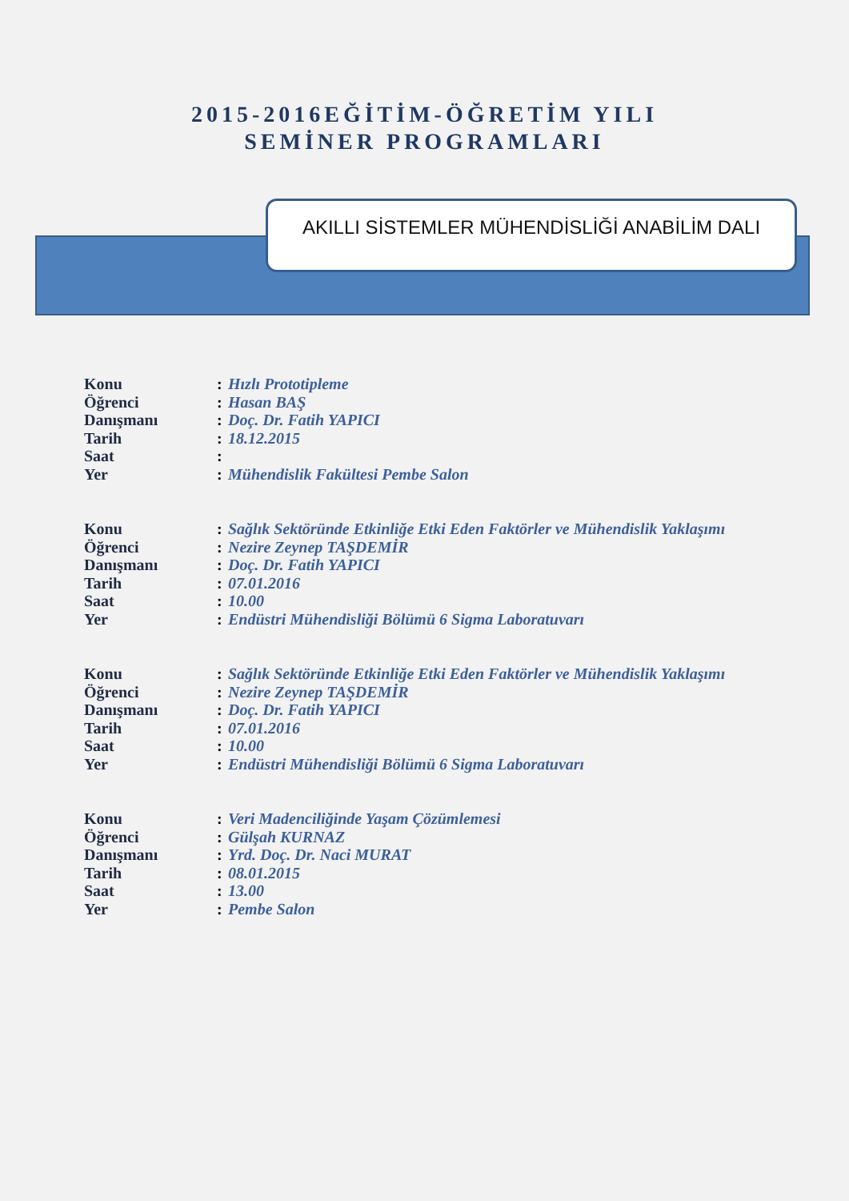2015-2016EĞİTİM-ÖĞRETİM YILI
SEMİNER PROGRAMLARI
AKILLI SİSTEMLER MÜHENDİSLİĞİ ANABİLİM DALI
| Konu | : | Hızlı Prototipleme |
| Öğrenci | : | Hasan BAŞ |
| Danışmanı | : | Doç. Dr. Fatih YAPICI |
| Tarih | : | 18.12.2015 |
| Saat | : | |
| Yer | : | Mühendislik Fakültesi Pembe Salon |
| Konu | : | Sağlık Sektöründe Etkinliğe Etki Eden Faktörler ve Mühendislik Yaklaşımı |
| Öğrenci | : | Nezire Zeynep TAŞDEMİR |
| Danışmanı | : | Doç. Dr. Fatih YAPICI |
| Tarih | : | 07.01.2016 |
| Saat | : | 10.00 |
| Yer | : | Endüstri Mühendisliği Bölümü 6 Sigma Laboratuvarı |
| Konu | : | Sağlık Sektöründe Etkinliğe Etki Eden Faktörler ve Mühendislik Yaklaşımı |
| Öğrenci | : | Nezire Zeynep TAŞDEMİR |
| Danışmanı | : | Doç. Dr. Fatih YAPICI |
| Tarih | : | 07.01.2016 |
| Saat | : | 10.00 |
| Yer | : | Endüstri Mühendisliği Bölümü 6 Sigma Laboratuvarı |
| Konu | : | Veri Madenciliğinde Yaşam Çözümlemesi |
| Öğrenci | : | Gülşah KURNAZ |
| Danışmanı | : | Yrd. Doç. Dr. Naci MURAT |
| Tarih | : | 08.01.2015 |
| Saat | : | 13.00 |
| Yer | : | Pembe Salon |